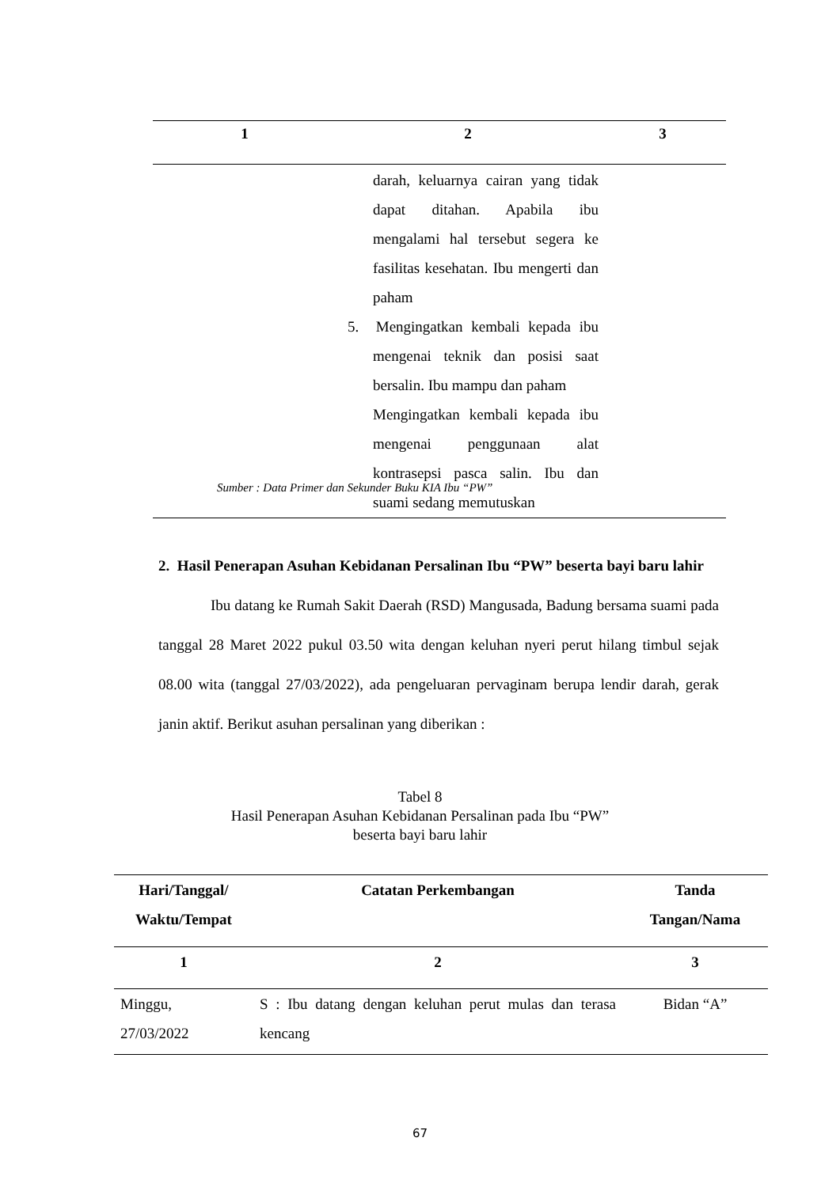| 1 | 2 | 3 |
| --- | --- | --- |
| | darah, keluarnya cairan yang tidak dapat ditahan. Apabila ibu mengalami hal tersebut segera ke fasilitas kesehatan. Ibu mengerti dan paham 5. Mengingatkan kembali kepada ibu mengenai teknik dan posisi saat bersalin. Ibu mampu dan paham Mengingatkan kembali kepada ibu mengenai penggunaan alat kontrasepsi pasca salin. Ibu dan suami sedang memutuskan | |
Sumber : Data Primer dan Sekunder Buku KIA Ibu “PW”
2. Hasil Penerapan Asuhan Kebidanan Persalinan Ibu “PW” beserta bayi baru lahir
Ibu datang ke Rumah Sakit Daerah (RSD) Mangusada, Badung bersama suami pada tanggal 28 Maret 2022 pukul 03.50 wita dengan keluhan nyeri perut hilang timbul sejak 08.00 wita (tanggal 27/03/2022), ada pengeluaran pervaginam berupa lendir darah, gerak janin aktif. Berikut asuhan persalinan yang diberikan :
Tabel 8
Hasil Penerapan Asuhan Kebidanan Persalinan pada Ibu “PW”
beserta bayi baru lahir
| Hari/Tanggal/ Waktu/Tempat | Catatan Perkembangan | Tanda Tangan/Nama |
| --- | --- | --- |
| 1 | 2 | 3 |
| Minggu, 27/03/2022 | S : Ibu datang dengan keluhan perut mulas dan terasa kencang | Bidan “A” |
67